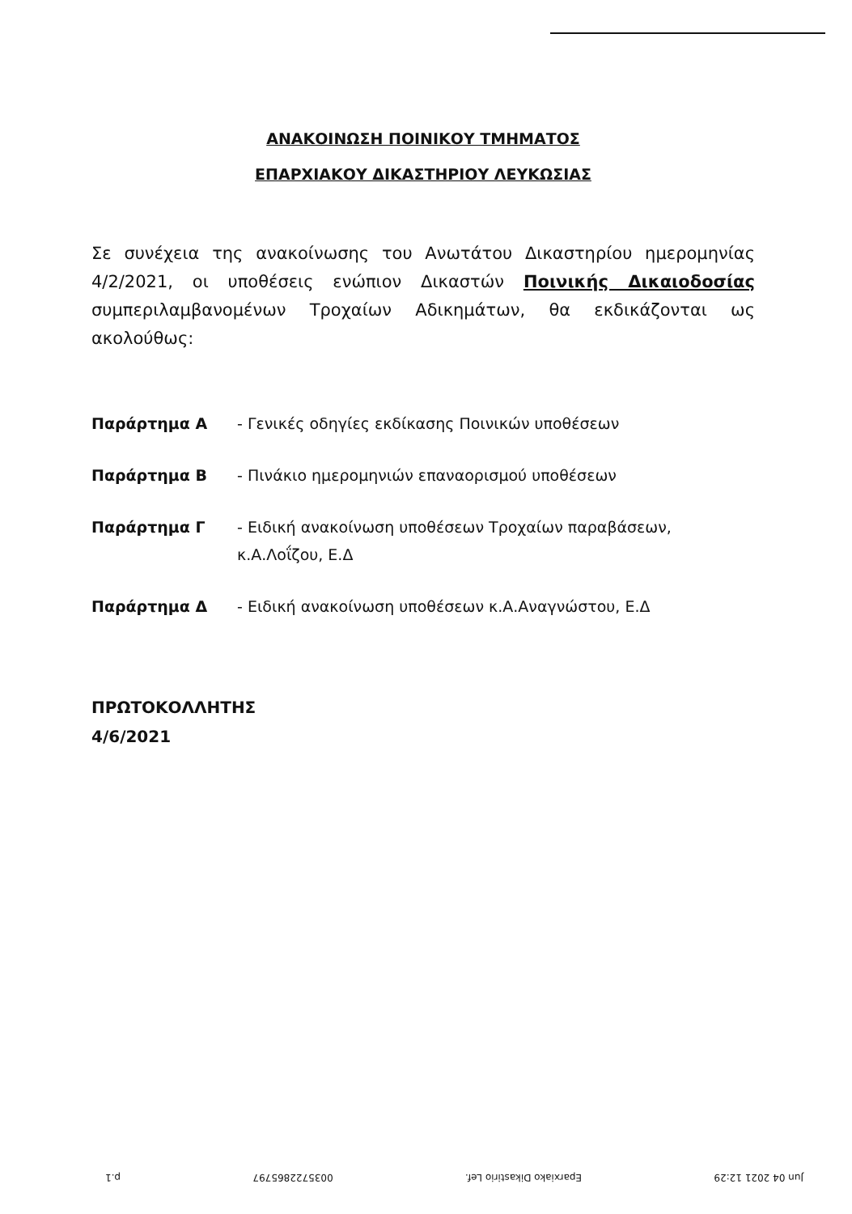ΑΝΑΚΟΙΝΩΣΗ ΠΟΙΝΙΚΟΥ ΤΜΗΜΑΤΟΣ
ΕΠΑΡΧΙΑΚΟΥ ΔΙΚΑΣΤΗΡΙΟΥ ΛΕΥΚΩΣΙΑΣ
Σε συνέχεια της ανακοίνωσης του Ανωτάτου Δικαστηρίου ημερομηνίας 4/2/2021, οι υποθέσεις ενώπιον Δικαστών Ποινικής Δικαιοδοσίας συμπεριλαμβανομένων Τροχαίων Αδικημάτων, θα εκδικάζονται ως ακολούθως:
Παράρτημα Α - Γενικές οδηγίες εκδίκασης Ποινικών υποθέσεων
Παράρτημα Β - Πινάκιο ημερομηνιών επαναορισμού υποθέσεων
Παράρτημα Γ - Ειδική ανακοίνωση υποθέσεων Τροχαίων παραβάσεων,
κ.Α.Λοΐζου, Ε.Δ
Παράρτημα Δ - Ειδική ανακοίνωση υποθέσεων κ.Α.Αναγνώστου, Ε.Δ
ΠΡΩΤΟΚΟΛΛΗΤΗΣ
4/6/2021
Jun 04 2021 12:29 Eparxiako Dikastirio Lef. 0035722865797 p.1